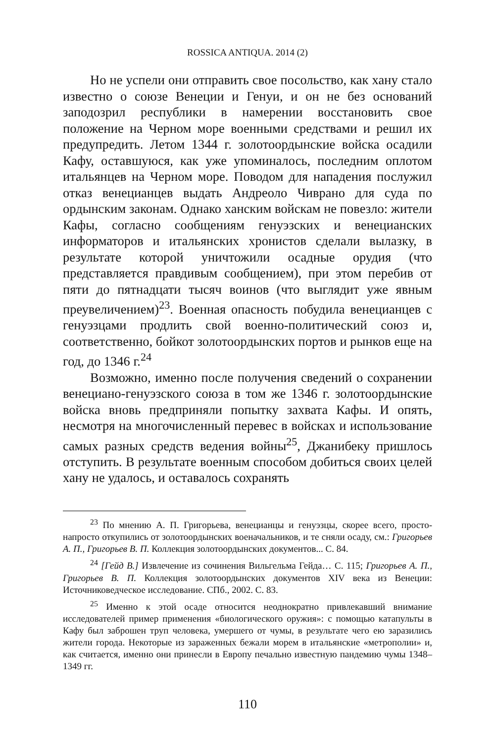ROSSICA ANTIQUA. 2014 (2)
Но не успели они отправить свое посольство, как хану стало известно о союзе Венеции и Генуи, и он не без оснований заподозрил республики в намерении восстановить свое положение на Черном море военными средствами и решил их предупредить. Летом 1344 г. золотоордынские войска осадили Кафу, оставшуюся, как уже упоминалось, последним оплотом итальянцев на Черном море. Поводом для нападения послужил отказ венецианцев выдать Андреоло Чиврано для суда по ордынским законам. Однако ханским войскам не повезло: жители Кафы, согласно сообщениям генуэзских и венецианских информаторов и итальянских хронистов сделали вылазку, в результате которой уничтожили осадные орудия (что представляется правдивым сообщением), при этом перебив от пяти до пятнадцати тысяч воинов (что выглядит уже явным преувеличением)<sup>23</sup>. Военная опасность побудила венецианцев с генуэзцами продлить свой военно-политический союз и, соответственно, бойкот золотоордынских портов и рынков еще на год, до 1346 г.<sup>24</sup>
Возможно, именно после получения сведений о сохранении венециано-генуэзского союза в том же 1346 г. золотоордынские войска вновь предприняли попытку захвата Кафы. И опять, несмотря на многочисленный перевес в войсках и использование самых разных средств ведения войны<sup>25</sup>, Джанибеку пришлось отступить. В результате военным способом добиться своих целей хану не удалось, и оставалось сохранять
<sup>23</sup> По мнению А. П. Григорьева, венецианцы и генуэзцы, скорее всего, просто-напросто откупились от золотоордынских военачальников, и те сняли осаду, см.: Григорьев А. П., Григорьев В. П. Коллекция золотоордынских документов... С. 84.
<sup>24</sup> [Гейд В.] Извлечение из сочинения Вильгельма Гейда… С. 115; Григорьев А. П., Григорьев В. П. Коллекция золотоордынских документов XIV века из Венеции: Источниковедческое исследование. СПб., 2002. С. 83.
<sup>25</sup> Именно к этой осаде относится неоднократно привлекавший внимание исследователей пример применения «биологического оружия»: с помощью катапульты в Кафу был заброшен труп человека, умершего от чумы, в результате чего ею заразились жители города. Некоторые из зараженных бежали морем в итальянские «метрополии» и, как считается, именно они принесли в Европу печально известную пандемию чумы 1348–1349 гг.
110